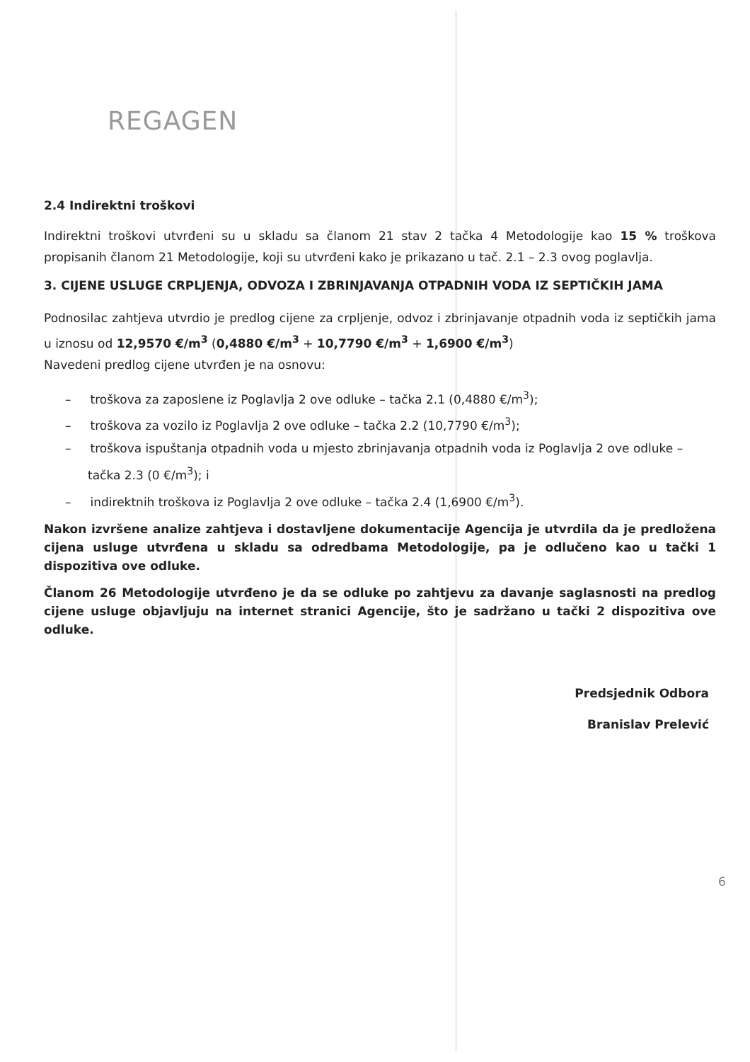REGAGEN
2.4 Indirektni troškovi
Indirektni troškovi utvrđeni su u skladu sa članom 21 stav 2 tačka 4 Metodologije kao 15 % troškova propisanih članom 21 Metodologije, koji su utvrđeni kako je prikazano u tač. 2.1 – 2.3 ovog poglavlja.
3. CIJENE USLUGE CRPLJENJA, ODVOZA I ZBRINJAVANJA OTPADNIH VODA IZ SEPTIČKIH JAMA
Podnosilac zahtjeva utvrdio je predlog cijene za crpljenje, odvoz i zbrinjavanje otpadnih voda iz septičkih jama u iznosu od 12,9570 €/m<sup>3</sup> (0,4880 €/m<sup>3</sup> + 10,7790 €/m<sup>3</sup> + 1,6900 €/m<sup>3</sup>)
Navedeni predlog cijene utvrđen je na osnovu:
– troškova za zaposlene iz Poglavlja 2 ove odluke – tačka 2.1 (0,4880 €/m<sup>3</sup>);
– troškova za vozilo iz Poglavlja 2 ove odluke – tačka 2.2 (10,7790 €/m<sup>3</sup>);
– troškova ispuštanja otpadnih voda u mjesto zbrinjavanja otpadnih voda iz Poglavlja 2 ove odluke – tačka 2.3 (0 €/m<sup>3</sup>); i
– indirektnih troškova iz Poglavlja 2 ove odluke – tačka 2.4 (1,6900 €/m<sup>3</sup>).
Nakon izvršene analize zahtjeva i dostavljene dokumentacije Agencija je utvrdila da je predložena cijena usluge utvrđena u skladu sa odredbama Metodologije, pa je odlučeno kao u tački 1 dispozitiva ove odluke.
Članom 26 Metodologije utvrđeno je da se odluke po zahtjevu za davanje saglasnosti na predlog cijene usluge objavljuju na internet stranici Agencije, što je sadržano u tački 2 dispozitiva ove odluke.
Predsjednik Odbora
Branislav Prelević
6